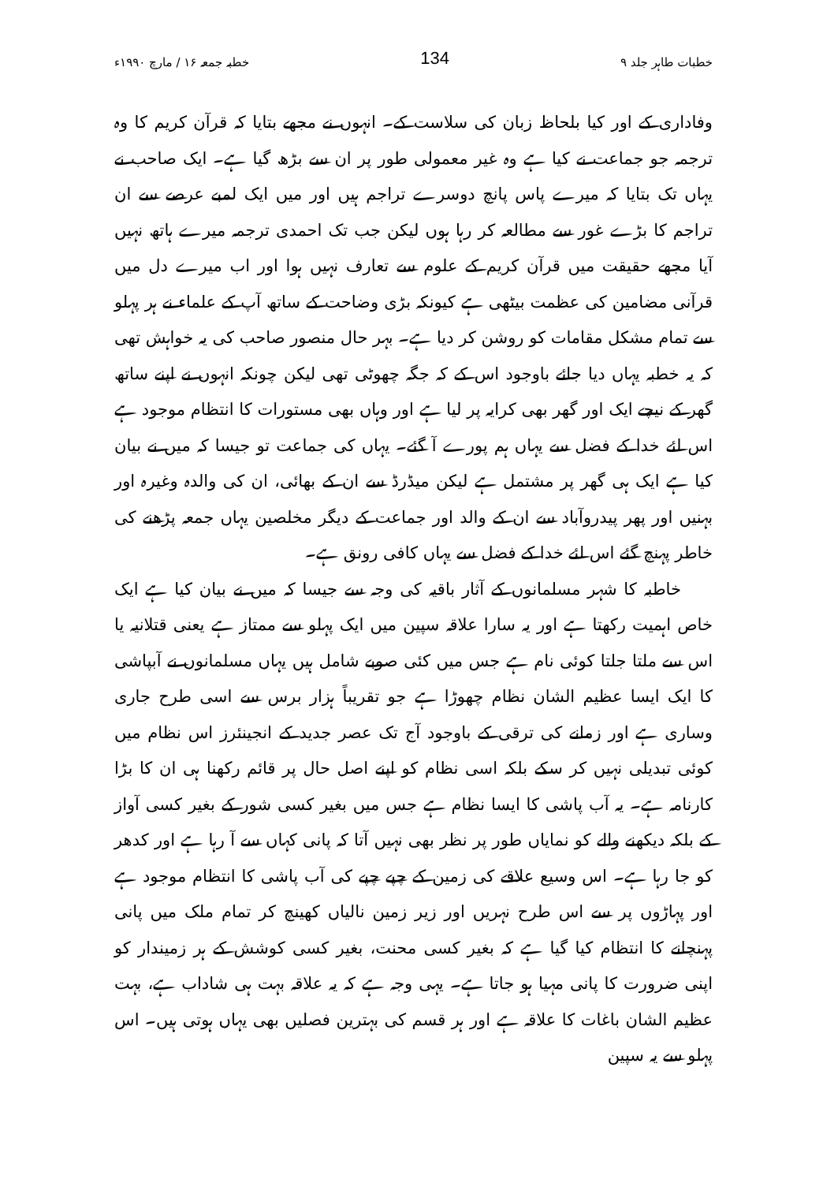خطبات طاہر جلد ۹ 134 خطبہ جمعہ ۱۶ / مارچ ۱۹۹۰ء
وفاداری کے اور کیا بلحاظ زبان کی سلاست کے۔ انہوں نے مجھے بتایا کہ قرآن کریم کا وہ ترجمہ جو جماعت نے کیا ہے وہ غیر معمولی طور پر ان سے بڑھ گیا ہے۔ ایک صاحب نے یہاں تک بتایا کہ میرے پاس پانچ دوسرے تراجم ہیں اور میں ایک لمبے عرصے سے ان تراجم کا بڑے غور سے مطالعہ کر رہا ہوں لیکن جب تک احمدی ترجمہ میرے ہاتھ نہیں آیا مجھے حقیقت میں قرآن کریم کے علوم سے تعارف نہیں ہوا اور اب میرے دل میں قرآنی مضامین کی عظمت بیٹھی ہے کیونکہ بڑی وضاحت کے ساتھ آپ کے علماء نے ہر پہلو سے تمام مشکل مقامات کو روشن کر دیا ہے۔ بہر حال منصور صاحب کی یہ خواہش تھی کہ یہ خطبہ یہاں دیا جائے باوجود اس کے کہ جگہ چھوٹی تھی لیکن چونکہ انہوں نے اپنے ساتھ گھر کے نیچے ایک اور گھر بھی کرایہ پر لیا ہے اور وہاں بھی مستورات کا انتظام موجود ہے اس لئے خدا کے فضل سے یہاں ہم پورے آ گئے۔ یہاں کی جماعت تو جیسا کہ میں نے بیان کیا ہے ایک ہی گھر پر مشتمل ہے لیکن میڈرڈ سے ان کے بھائی، ان کی والدہ وغیرہ اور بہنیں اور پھر پیدروآباد سے ان کے والد اور جماعت کے دیگر مخلصین یہاں جمعہ پڑھنے کی خاطر پہنچ گئے اس لئے خدا کے فضل سے یہاں کافی رونق ہے۔
خاطبہ کا شہر مسلمانوں کے آثار باقیہ کی وجہ سے جیسا کہ میں نے بیان کیا ہے ایک خاص اہمیت رکھتا ہے اور یہ سارا علاقہ سپین میں ایک پہلو سے ممتاز ہے یعنی قتلانیہ یا اس سے ملتا جلتا کوئی نام ہے جس میں کئی صوبے شامل ہیں یہاں مسلمانوں نے آبپاشی کا ایک ایسا عظیم الشان نظام چھوڑا ہے جو تقریباً ہزار برس سے اسی طرح جاری وساری ہے اور زمانے کی ترقی کے باوجود آج تک عصر جدید کے انجینئرز اس نظام میں کوئی تبدیلی نہیں کر سکے بلکہ اسی نظام کو اپنے اصل حال پر قائم رکھنا ہی ان کا بڑا کارنامہ ہے۔ یہ آب پاشی کا ایسا نظام ہے جس میں بغیر کسی شور کے بغیر کسی آواز کے بلکہ دیکھنے والے کو نمایاں طور پر نظر بھی نہیں آتا کہ پانی کہاں سے آ رہا ہے اور کدھر کو جا رہا ہے۔ اس وسیع علاقے کی زمین کے چپے چپے کی آب پاشی کا انتظام موجود ہے اور پہاڑوں پر سے اس طرح نہریں اور زیر زمین نالیاں کھینچ کر تمام ملک میں پانی پہنچانے کا انتظام کیا گیا ہے کہ بغیر کسی محنت، بغیر کسی کوشش کے ہر زمیندار کو اپنی ضرورت کا پانی مہیا ہو جاتا ہے۔ یہی وجہ ہے کہ یہ علاقہ بہت ہی شاداب ہے، بہت عظیم الشان باغات کا علاقہ ہے اور ہر قسم کی بہترین فصلیں بھی یہاں ہوتی ہیں۔ اس پہلو سے یہ سپین